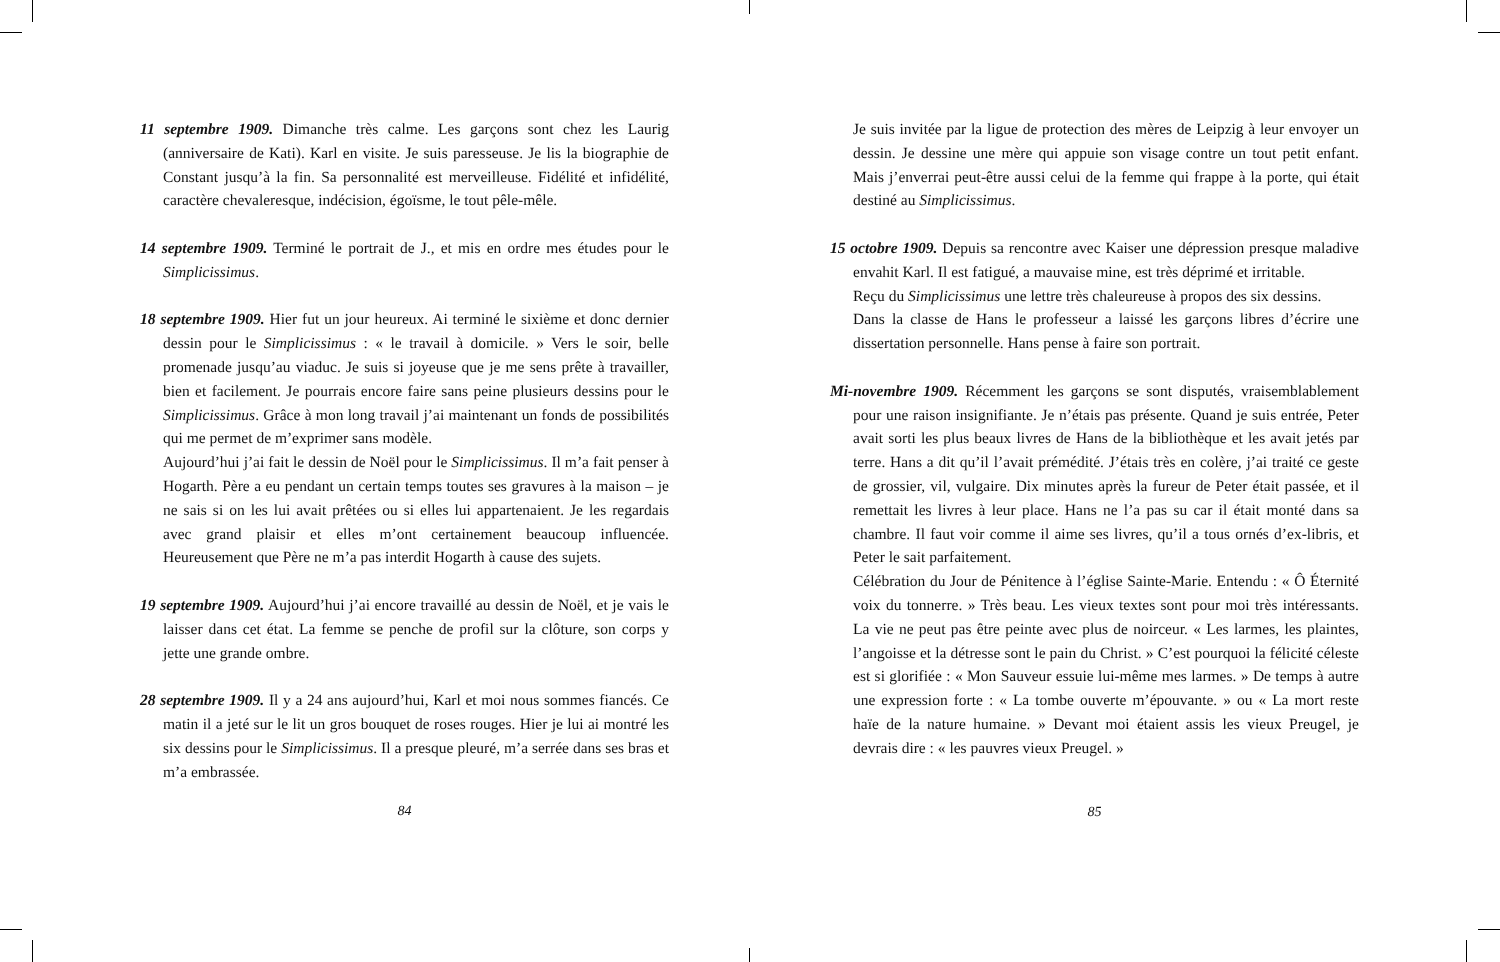11 septembre 1909. Dimanche très calme. Les garçons sont chez les Laurig (anniversaire de Kati). Karl en visite. Je suis paresseuse. Je lis la biographie de Constant jusqu’à la fin. Sa personnalité est merveilleuse. Fidélité et infidélité, caractère chevaleresque, indécision, égoïsme, le tout pêle-mêle.
14 septembre 1909. Terminé le portrait de J., et mis en ordre mes études pour le Simplicissimus.
18 septembre 1909. Hier fut un jour heureux. Ai terminé le sixième et donc dernier dessin pour le Simplicissimus : « le travail à domicile. » Vers le soir, belle promenade jusqu’au viaduc. Je suis si joyeuse que je me sens prête à travailler, bien et facilement. Je pourrais encore faire sans peine plusieurs dessins pour le Simplicissimus. Grâce à mon long travail j’ai maintenant un fonds de possibilités qui me permet de m’exprimer sans modèle.
Aujourd’hui j’ai fait le dessin de Noël pour le Simplicissimus. Il m’a fait penser à Hogarth. Père a eu pendant un certain temps toutes ses gravures à la maison – je ne sais si on les lui avait prêtées ou si elles lui appartenaient. Je les regardais avec grand plaisir et elles m’ont certainement beaucoup influencée. Heureusement que Père ne m’a pas interdit Hogarth à cause des sujets.
19 septembre 1909. Aujourd’hui j’ai encore travaillé au dessin de Noël, et je vais le laisser dans cet état. La femme se penche de profil sur la clôture, son corps y jette une grande ombre.
28 septembre 1909. Il y a 24 ans aujourd’hui, Karl et moi nous sommes fiancés. Ce matin il a jeté sur le lit un gros bouquet de roses rouges. Hier je lui ai montré les six dessins pour le Simplicissimus. Il a presque pleuré, m’a serrée dans ses bras et m’a embrassée.
84
Je suis invitée par la ligue de protection des mères de Leipzig à leur envoyer un dessin. Je dessine une mère qui appuie son visage contre un tout petit enfant. Mais j’enverrai peut-être aussi celui de la femme qui frappe à la porte, qui était destiné au Simplicissimus.
15 octobre 1909. Depuis sa rencontre avec Kaiser une dépression presque maladive envahit Karl. Il est fatigué, a mauvaise mine, est très déprimé et irritable.
Reçu du Simplicissimus une lettre très chaleureuse à propos des six dessins.
Dans la classe de Hans le professeur a laissé les garçons libres d’écrire une dissertation personnelle. Hans pense à faire son portrait.
Mi-novembre 1909. Récemment les garçons se sont disputés, vraisemblablement pour une raison insignifiante. Je n’étais pas présente. Quand je suis entrée, Peter avait sorti les plus beaux livres de Hans de la bibliothèque et les avait jetés par terre. Hans a dit qu’il l’avait prémédité. J’étais très en colère, j’ai traité ce geste de grossier, vil, vulgaire. Dix minutes après la fureur de Peter était passée, et il remettait les livres à leur place. Hans ne l’a pas su car il était monté dans sa chambre. Il faut voir comme il aime ses livres, qu’il a tous ornés d’ex-libris, et Peter le sait parfaitement.
Célébration du Jour de Pénitence à l’église Sainte-Marie. Entendu : « Ô Éternité voix du tonnerre. » Très beau. Les vieux textes sont pour moi très intéressants. La vie ne peut pas être peinte avec plus de noirceur. « Les larmes, les plaintes, l’angoisse et la détresse sont le pain du Christ. » C’est pourquoi la félicité céleste est si glorifiée : « Mon Sauveur essuie lui-même mes larmes. » De temps à autre une expression forte : « La tombe ouverte m’épouvante. » ou « La mort reste haïe de la nature humaine. » Devant moi étaient assis les vieux Preugel, je devrais dire : « les pauvres vieux Preugel. »
85